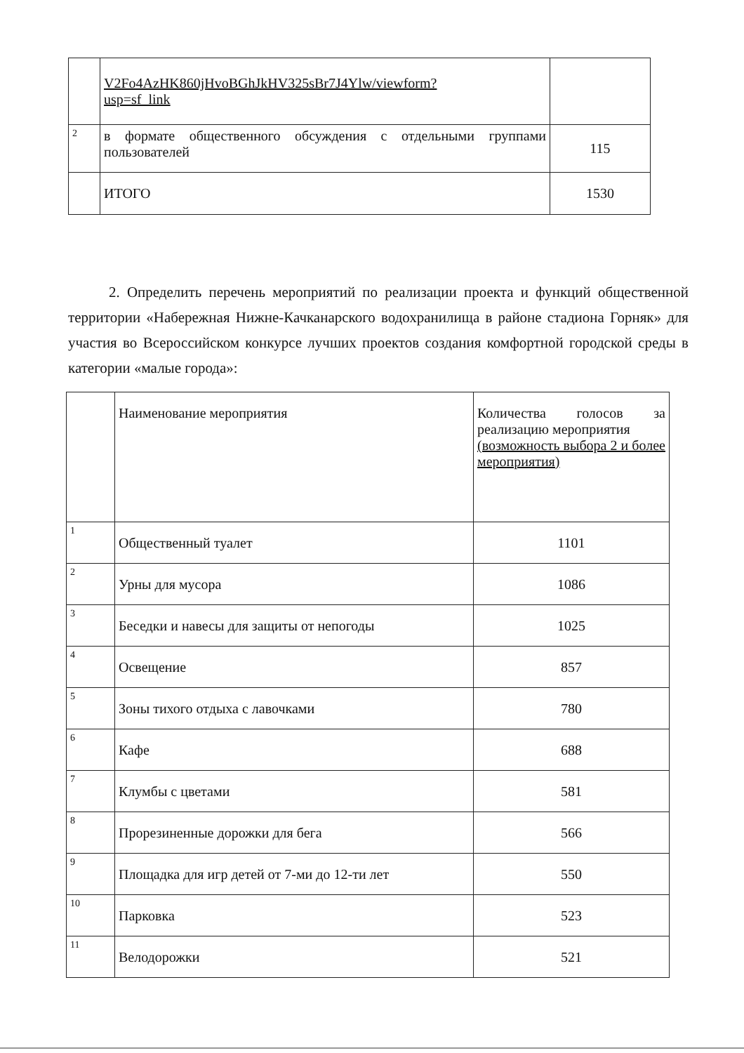| | V2Fo4AzHK860jHvoBGhJkHV325sBr7J4Ylw/viewform? usp=sf_link | |
| 2 | в формате общественного обсуждения с отдельными группами пользователей | 115 |
| | ИТОГО | 1530 |
2. Определить перечень мероприятий по реализации проекта и функций общественной территории «Набережная Нижне-Качканарского водохранилища в районе стадиона Горняк» для участия во Всероссийском конкурсе лучших проектов создания комфортной городской среды в категории «малые города»:
| | Наименование мероприятия | Количества голосов за реализацию мероприятия (возможность выбора 2 и более мероприятия) |
| 1 | Общественный туалет | 1101 |
| 2 | Урны для мусора | 1086 |
| 3 | Беседки и навесы для защиты от непогоды | 1025 |
| 4 | Освещение | 857 |
| 5 | Зоны тихого отдыха с лавочками | 780 |
| 6 | Кафе | 688 |
| 7 | Клумбы с цветами | 581 |
| 8 | Прорезиненные дорожки для бега | 566 |
| 9 | Площадка для игр детей от 7-ми до 12-ти лет | 550 |
| 10 | Парковка | 523 |
| 11 | Велодорожки | 521 |